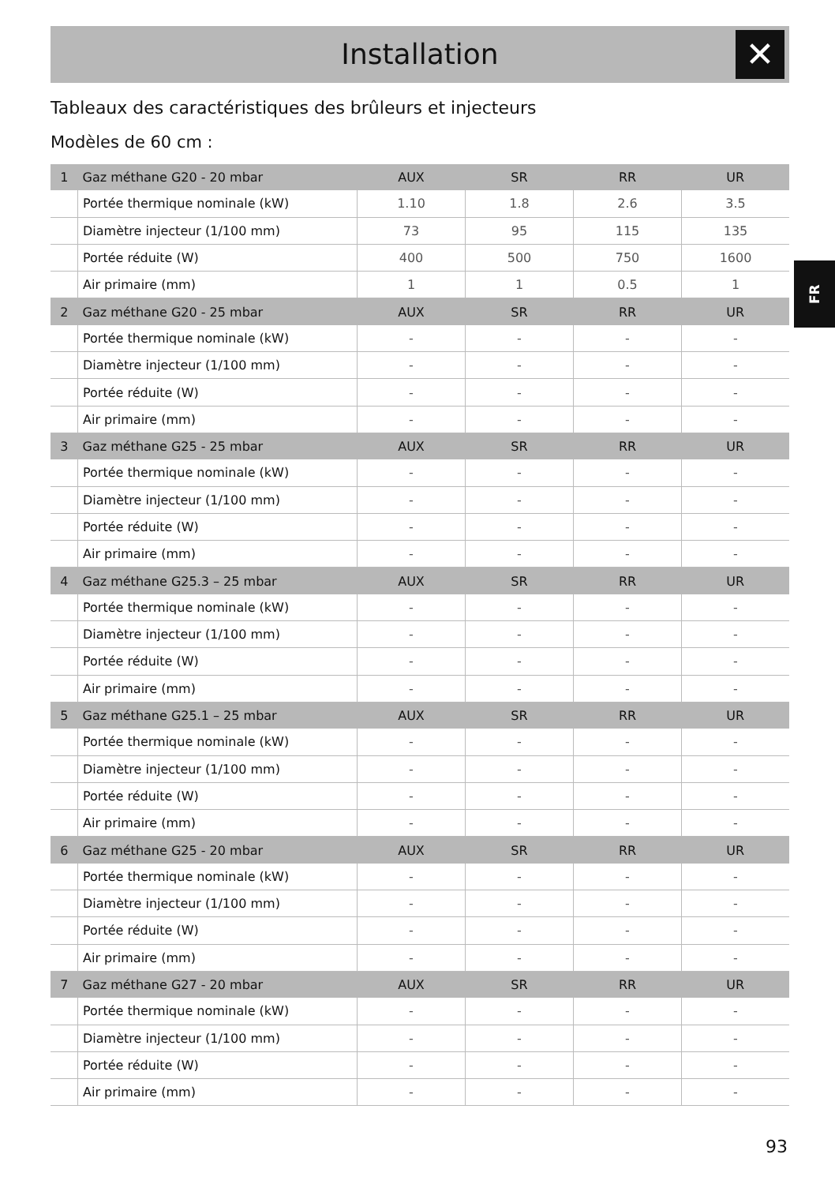Installation
✕
Tableaux des caractéristiques des brûleurs et injecteurs
Modèles de 60 cm :
FR
| 1 | Gaz méthane G20 - 20 mbar | AUX | SR | RR | UR |
| | Portée thermique nominale (kW) | 1.10 | 1.8 | 2.6 | 3.5 |
| | Diamètre injecteur (1/100 mm) | 73 | 95 | 115 | 135 |
| | Portée réduite (W) | 400 | 500 | 750 | 1600 |
| | Air primaire (mm) | 1 | 1 | 0.5 | 1 |
| 2 | Gaz méthane G20 - 25 mbar | AUX | SR | RR | UR |
| | Portée thermique nominale (kW) | - | - | - | - |
| | Diamètre injecteur (1/100 mm) | - | - | - | - |
| | Portée réduite (W) | - | - | - | - |
| | Air primaire (mm) | - | - | - | - |
| 3 | Gaz méthane G25 - 25 mbar | AUX | SR | RR | UR |
| | Portée thermique nominale (kW) | - | - | - | - |
| | Diamètre injecteur (1/100 mm) | - | - | - | - |
| | Portée réduite (W) | - | - | - | - |
| | Air primaire (mm) | - | - | - | - |
| 4 | Gaz méthane G25.3 – 25 mbar | AUX | SR | RR | UR |
| | Portée thermique nominale (kW) | - | - | - | - |
| | Diamètre injecteur (1/100 mm) | - | - | - | - |
| | Portée réduite (W) | - | - | - | - |
| | Air primaire (mm) | - | - | - | - |
| 5 | Gaz méthane G25.1 – 25 mbar | AUX | SR | RR | UR |
| | Portée thermique nominale (kW) | - | - | - | - |
| | Diamètre injecteur (1/100 mm) | - | - | - | - |
| | Portée réduite (W) | - | - | - | - |
| | Air primaire (mm) | - | - | - | - |
| 6 | Gaz méthane G25 - 20 mbar | AUX | SR | RR | UR |
| | Portée thermique nominale (kW) | - | - | - | - |
| | Diamètre injecteur (1/100 mm) | - | - | - | - |
| | Portée réduite (W) | - | - | - | - |
| | Air primaire (mm) | - | - | - | - |
| 7 | Gaz méthane G27 - 20 mbar | AUX | SR | RR | UR |
| | Portée thermique nominale (kW) | - | - | - | - |
| | Diamètre injecteur (1/100 mm) | - | - | - | - |
| | Portée réduite (W) | - | - | - | - |
| | Air primaire (mm) | - | - | - | - |
93